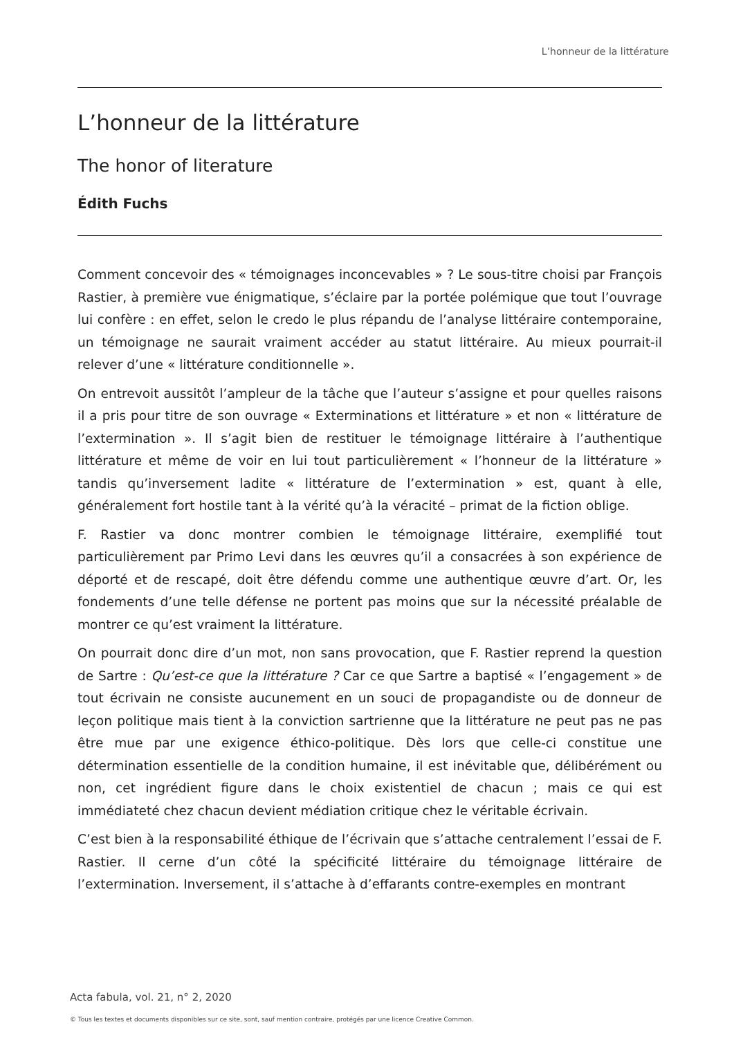L’honneur de la littérature
L’honneur de la littérature
The honor of literature
Édith Fuchs
Comment concevoir des « témoignages inconcevables » ? Le sous-titre choisi par François Rastier, à première vue énigmatique, s’éclaire par la portée polémique que tout l’ouvrage lui confère : en effet, selon le credo le plus répandu de l’analyse littéraire contemporaine, un témoignage ne saurait vraiment accéder au statut littéraire. Au mieux pourrait-il relever d’une « littérature conditionnelle ».
On entrevoit aussitôt l’ampleur de la tâche que l’auteur s’assigne et pour quelles raisons il a pris pour titre de son ouvrage « Exterminations et littérature » et non « littérature de l’extermination ». Il s’agit bien de restituer le témoignage littéraire à l’authentique littérature et même de voir en lui tout particulièrement « l’honneur de la littérature » tandis qu’inversement ladite « littérature de l’extermination » est, quant à elle, généralement fort hostile tant à la vérité qu’à la véracité – primat de la fiction oblige.
F. Rastier va donc montrer combien le témoignage littéraire, exemplifié tout particulièrement par Primo Levi dans les œuvres qu’il a consacrées à son expérience de déporté et de rescapé, doit être défendu comme une authentique œuvre d’art. Or, les fondements d’une telle défense ne portent pas moins que sur la nécessité préalable de montrer ce qu’est vraiment la littérature.
On pourrait donc dire d’un mot, non sans provocation, que F. Rastier reprend la question de Sartre : Qu’est-ce que la littérature ? Car ce que Sartre a baptisé « l’engagement » de tout écrivain ne consiste aucunement en un souci de propagandiste ou de donneur de leçon politique mais tient à la conviction sartrienne que la littérature ne peut pas ne pas être mue par une exigence éthico-politique. Dès lors que celle-ci constitue une détermination essentielle de la condition humaine, il est inévitable que, délibérément ou non, cet ingrédient figure dans le choix existentiel de chacun ; mais ce qui est immédiateté chez chacun devient médiation critique chez le véritable écrivain.
C’est bien à la responsabilité éthique de l’écrivain que s’attache centralement l’essai de F. Rastier. Il cerne d’un côté la spécificité littéraire du témoignage littéraire de l’extermination. Inversement, il s’attache à d’effarants contre-exemples en montrant
Acta fabula, vol. 21, n° 2, 2020
© Tous les textes et documents disponibles sur ce site, sont, sauf mention contraire, protégés par une licence Creative Common.